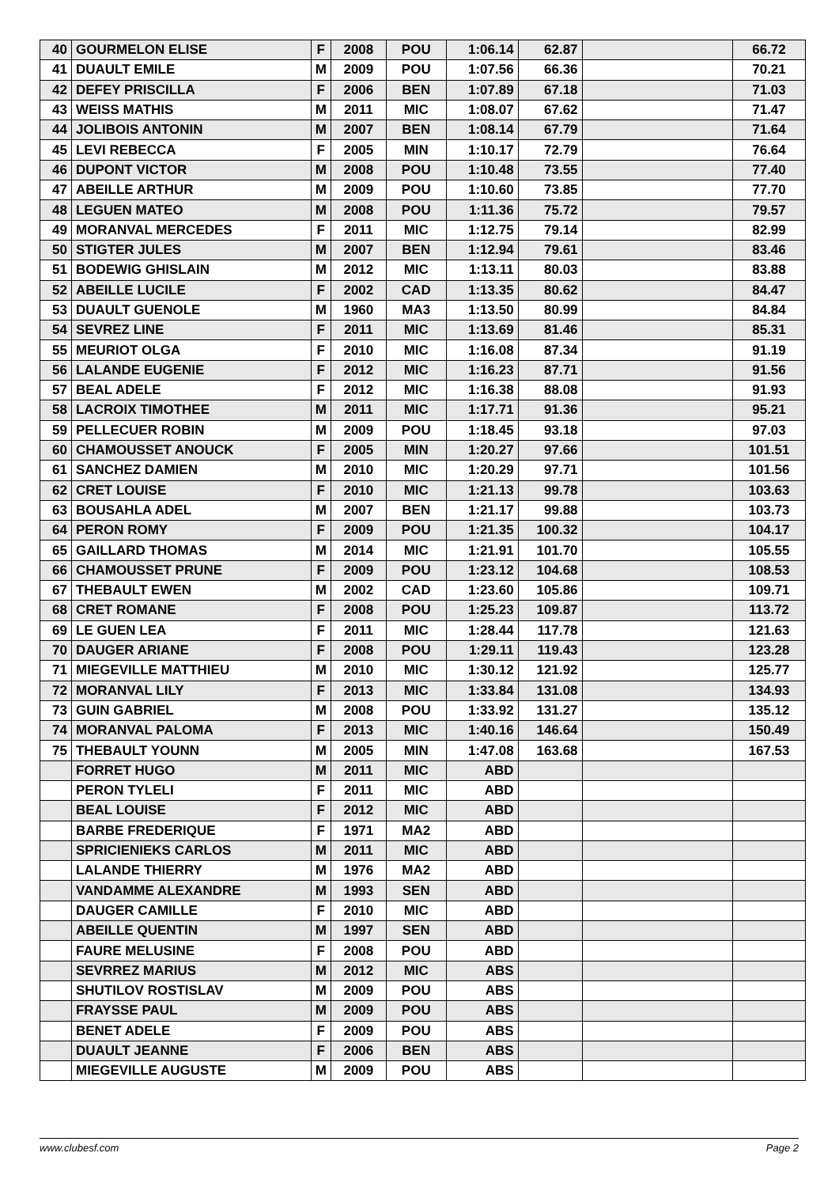| 40 | GOURMELON ELISE | F | 2008 | POU | 1:06.14 | 62.87 | | 66.72 |
| 41 | DUAULT EMILE | M | 2009 | POU | 1:07.56 | 66.36 | | 70.21 |
| 42 | DEFEY PRISCILLA | F | 2006 | BEN | 1:07.89 | 67.18 | | 71.03 |
| 43 | WEISS MATHIS | M | 2011 | MIC | 1:08.07 | 67.62 | | 71.47 |
| 44 | JOLIBOIS ANTONIN | M | 2007 | BEN | 1:08.14 | 67.79 | | 71.64 |
| 45 | LEVI REBECCA | F | 2005 | MIN | 1:10.17 | 72.79 | | 76.64 |
| 46 | DUPONT VICTOR | M | 2008 | POU | 1:10.48 | 73.55 | | 77.40 |
| 47 | ABEILLE ARTHUR | M | 2009 | POU | 1:10.60 | 73.85 | | 77.70 |
| 48 | LEGUEN MATEO | M | 2008 | POU | 1:11.36 | 75.72 | | 79.57 |
| 49 | MORANVAL MERCEDES | F | 2011 | MIC | 1:12.75 | 79.14 | | 82.99 |
| 50 | STIGTER JULES | M | 2007 | BEN | 1:12.94 | 79.61 | | 83.46 |
| 51 | BODEWIG GHISLAIN | M | 2012 | MIC | 1:13.11 | 80.03 | | 83.88 |
| 52 | ABEILLE LUCILE | F | 2002 | CAD | 1:13.35 | 80.62 | | 84.47 |
| 53 | DUAULT GUENOLE | M | 1960 | MA3 | 1:13.50 | 80.99 | | 84.84 |
| 54 | SEVREZ LINE | F | 2011 | MIC | 1:13.69 | 81.46 | | 85.31 |
| 55 | MEURIOT OLGA | F | 2010 | MIC | 1:16.08 | 87.34 | | 91.19 |
| 56 | LALANDE EUGENIE | F | 2012 | MIC | 1:16.23 | 87.71 | | 91.56 |
| 57 | BEAL ADELE | F | 2012 | MIC | 1:16.38 | 88.08 | | 91.93 |
| 58 | LACROIX TIMOTHEE | M | 2011 | MIC | 1:17.71 | 91.36 | | 95.21 |
| 59 | PELLECUER ROBIN | M | 2009 | POU | 1:18.45 | 93.18 | | 97.03 |
| 60 | CHAMOUSSET ANOUCK | F | 2005 | MIN | 1:20.27 | 97.66 | | 101.51 |
| 61 | SANCHEZ DAMIEN | M | 2010 | MIC | 1:20.29 | 97.71 | | 101.56 |
| 62 | CRET LOUISE | F | 2010 | MIC | 1:21.13 | 99.78 | | 103.63 |
| 63 | BOUSAHLA ADEL | M | 2007 | BEN | 1:21.17 | 99.88 | | 103.73 |
| 64 | PERON ROMY | F | 2009 | POU | 1:21.35 | 100.32 | | 104.17 |
| 65 | GAILLARD THOMAS | M | 2014 | MIC | 1:21.91 | 101.70 | | 105.55 |
| 66 | CHAMOUSSET PRUNE | F | 2009 | POU | 1:23.12 | 104.68 | | 108.53 |
| 67 | THEBAULT EWEN | M | 2002 | CAD | 1:23.60 | 105.86 | | 109.71 |
| 68 | CRET ROMANE | F | 2008 | POU | 1:25.23 | 109.87 | | 113.72 |
| 69 | LE GUEN LEA | F | 2011 | MIC | 1:28.44 | 117.78 | | 121.63 |
| 70 | DAUGER ARIANE | F | 2008 | POU | 1:29.11 | 119.43 | | 123.28 |
| 71 | MIEGEVILLE MATTHIEU | M | 2010 | MIC | 1:30.12 | 121.92 | | 125.77 |
| 72 | MORANVAL LILY | F | 2013 | MIC | 1:33.84 | 131.08 | | 134.93 |
| 73 | GUIN GABRIEL | M | 2008 | POU | 1:33.92 | 131.27 | | 135.12 |
| 74 | MORANVAL PALOMA | F | 2013 | MIC | 1:40.16 | 146.64 | | 150.49 |
| 75 | THEBAULT YOUNN | M | 2005 | MIN | 1:47.08 | 163.68 | | 167.53 |
| | FORRET HUGO | M | 2011 | MIC | ABD | | | |
| | PERON TYLELI | F | 2011 | MIC | ABD | | | |
| | BEAL LOUISE | F | 2012 | MIC | ABD | | | |
| | BARBE FREDERIQUE | F | 1971 | MA2 | ABD | | | |
| | SPRICIENIEKS CARLOS | M | 2011 | MIC | ABD | | | |
| | LALANDE THIERRY | M | 1976 | MA2 | ABD | | | |
| | VANDAMME ALEXANDRE | M | 1993 | SEN | ABD | | | |
| | DAUGER CAMILLE | F | 2010 | MIC | ABD | | | |
| | ABEILLE QUENTIN | M | 1997 | SEN | ABD | | | |
| | FAURE MELUSINE | F | 2008 | POU | ABD | | | |
| | SEVRREZ MARIUS | M | 2012 | MIC | ABS | | | |
| | SHUTILOV ROSTISLAV | M | 2009 | POU | ABS | | | |
| | FRAYSSE PAUL | M | 2009 | POU | ABS | | | |
| | BENET ADELE | F | 2009 | POU | ABS | | | |
| | DUAULT JEANNE | F | 2006 | BEN | ABS | | | |
| | MIEGEVILLE AUGUSTE | M | 2009 | POU | ABS | | | |
www.clubesf.com Page 2